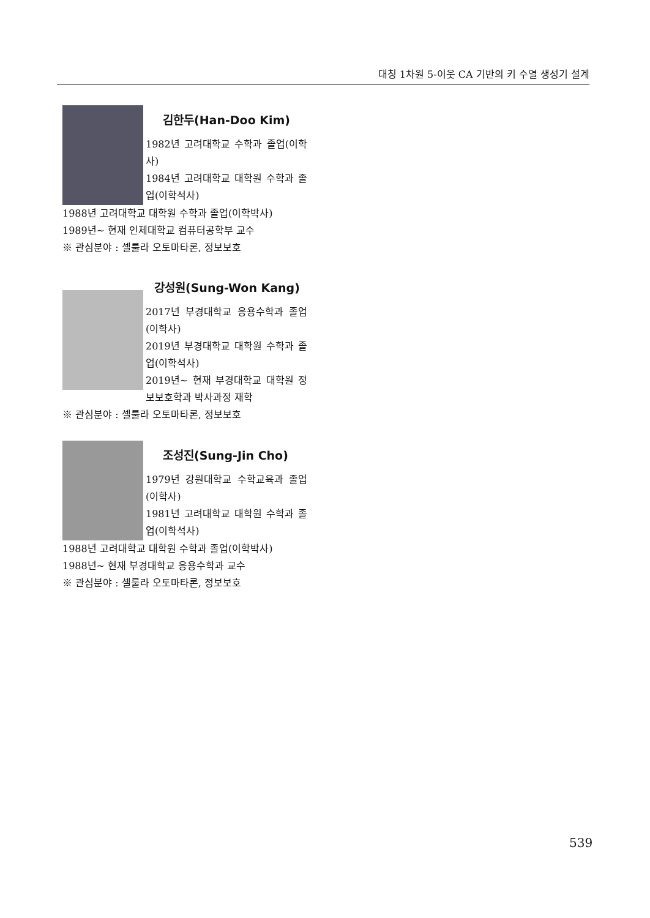대칭 1차원 5-이웃 CA 기반의 키 수열 생성기 설계
김한두(Han-Doo Kim)
1982년 고려대학교 수학과 졸업(이학사)
1984년 고려대학교 대학원 수학과 졸업(이학석사)
1988년 고려대학교 대학원 수학과 졸업(이학박사)
1989년~ 현재 인제대학교 컴퓨터공학부 교수
※ 관심분야 : 셀룰라 오토마타론, 정보보호
강성원(Sung-Won Kang)
2017년 부경대학교 응용수학과 졸업(이학사)
2019년 부경대학교 대학원 수학과 졸업(이학석사)
2019년~ 현재 부경대학교 대학원 정보보호학과 박사과정 재학
※ 관심분야 : 셀룰라 오토마타론, 정보보호
조성진(Sung-Jin Cho)
1979년 강원대학교 수학교육과 졸업(이학사)
1981년 고려대학교 대학원 수학과 졸업(이학석사)
1988년 고려대학교 대학원 수학과 졸업(이학박사)
1988년~ 현재 부경대학교 응용수학과 교수
※ 관심분야 : 셀룰라 오토마타론, 정보보호
539